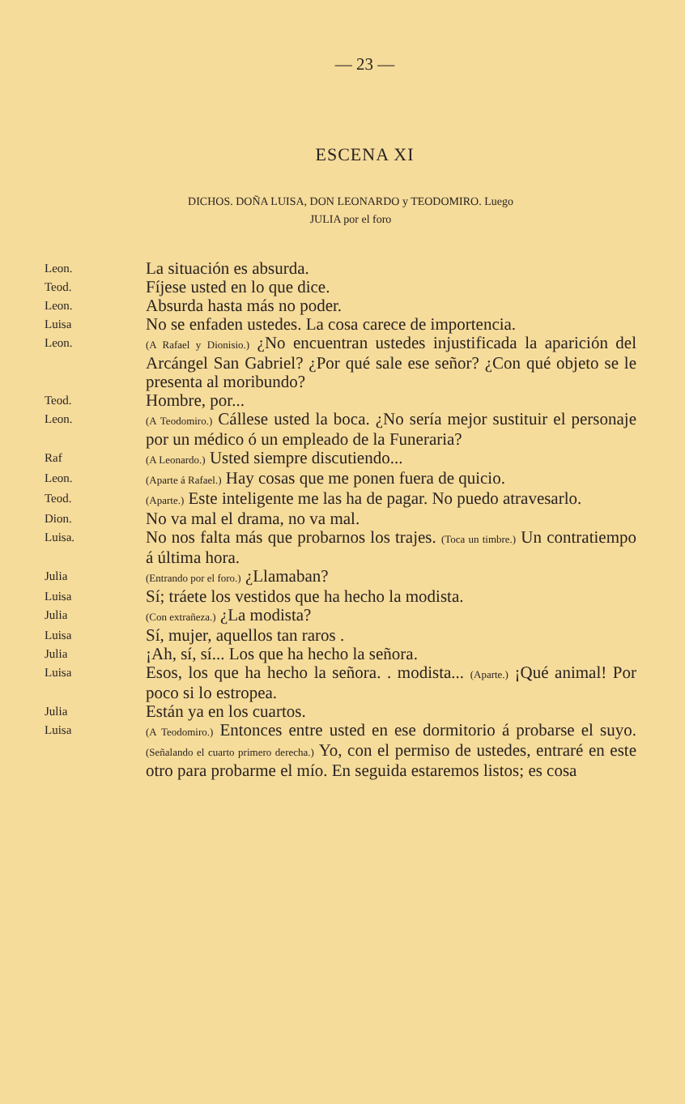— 23 —
ESCENA XI
DICHOS. DOÑA LUISA, DON LEONARDO y TEODOMIRO. Luego
JULIA por el foro
Leon.
La situación es absurda.
Teod.
Fíjese usted en lo que dice.
Leon.
Absurda hasta más no poder.
Luisa
No se enfaden ustedes. La cosa carece de importencia.
Leon.
(A Rafael y Dionisio.) ¿No encuentran ustedes injustificada la aparición del Arcángel San Gabriel? ¿Por qué sale ese señor? ¿Con qué objeto se le presenta al moribundo?
Teod.
Hombre, por...
Leon.
(A Teodomiro.) Cállese usted la boca. ¿No sería mejor sustituir el personaje por un médico ó un empleado de la Funeraria?
Raf
(A Leonardo.) Usted siempre discutiendo...
Leon.
(Aparte á Rafael.) Hay cosas que me ponen fuera de quicio.
Teod.
(Aparte.) Este inteligente me las ha de pagar. No puedo atravesarlo.
Dion.
No va mal el drama, no va mal.
Luisa.
No nos falta más que probarnos los trajes. (Toca un timbre.) Un contratiempo á última hora.
Julia
(Entrando por el foro.) ¿Llamaban?
Luisa
Sí; tráete los vestidos que ha hecho la modista.
Julia
(Con extrañeza.) ¿La modista?
Luisa
Sí, mujer, aquellos tan raros .
Julia
¡Ah, sí, sí... Los que ha hecho la señora.
Luisa
Esos, los que ha hecho la señora. . modista... (Aparte.) ¡Qué animal! Por poco si lo estropea.
Julia
Están ya en los cuartos.
Luisa
(A Teodomiro.) Entonces entre usted en ese dormitorio á probarse el suyo. (Señalando el cuarto primero derecha.) Yo, con el permiso de ustedes, entraré en este otro para probarme el mío. En seguida estaremos listos; es cosa